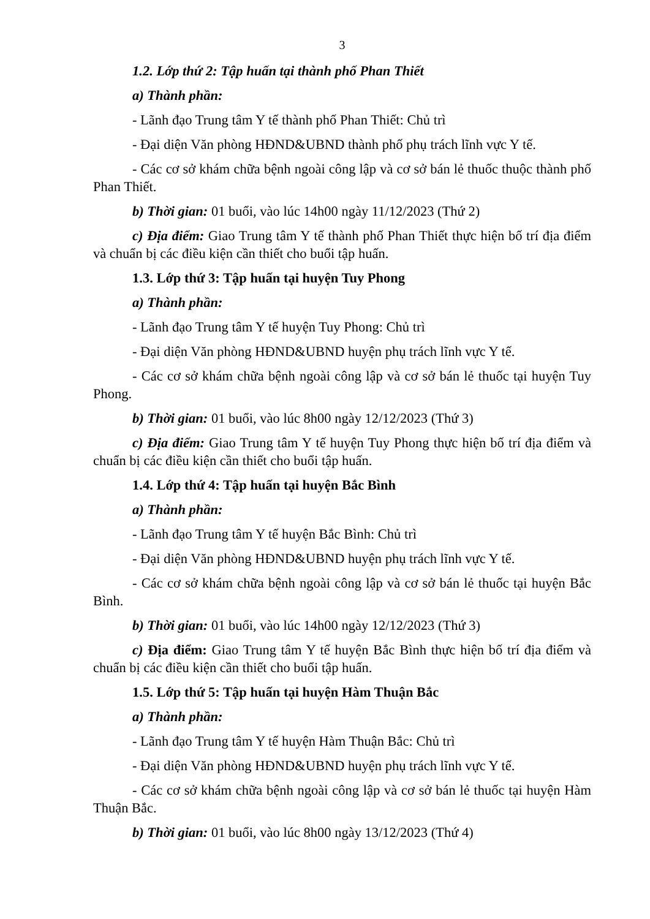3
1.2. Lớp thứ 2: Tập huấn tại thành phố Phan Thiết
a) Thành phần:
- Lãnh đạo Trung tâm Y tế thành phố Phan Thiết: Chủ trì
- Đại diện Văn phòng HĐND&UBND thành phố phụ trách lĩnh vực Y tế.
- Các cơ sở khám chữa bệnh ngoài công lập và cơ sở bán lẻ thuốc thuộc thành phố Phan Thiết.
b) Thời gian: 01 buổi, vào lúc 14h00 ngày 11/12/2023 (Thứ 2)
c) Địa điểm: Giao Trung tâm Y tế thành phố Phan Thiết thực hiện bố trí địa điểm và chuẩn bị các điều kiện cần thiết cho buổi tập huấn.
1.3. Lớp thứ 3: Tập huấn tại huyện Tuy Phong
a) Thành phần:
- Lãnh đạo Trung tâm Y tế huyện Tuy Phong: Chủ trì
- Đại diện Văn phòng HĐND&UBND huyện phụ trách lĩnh vực Y tế.
- Các cơ sở khám chữa bệnh ngoài công lập và cơ sở bán lẻ thuốc tại huyện Tuy Phong.
b) Thời gian: 01 buổi, vào lúc 8h00 ngày 12/12/2023 (Thứ 3)
c) Địa điểm: Giao Trung tâm Y tế huyện Tuy Phong thực hiện bố trí địa điểm và chuẩn bị các điều kiện cần thiết cho buổi tập huấn.
1.4. Lớp thứ 4: Tập huấn tại huyện Bắc Bình
a) Thành phần:
- Lãnh đạo Trung tâm Y tế huyện Bắc Bình: Chủ trì
- Đại diện Văn phòng HĐND&UBND huyện phụ trách lĩnh vực Y tế.
- Các cơ sở khám chữa bệnh ngoài công lập và cơ sở bán lẻ thuốc tại huyện Bắc Bình.
b) Thời gian: 01 buổi, vào lúc 14h00 ngày 12/12/2023 (Thứ 3)
c) Địa điểm: Giao Trung tâm Y tế huyện Bắc Bình thực hiện bố trí địa điểm và chuẩn bị các điều kiện cần thiết cho buổi tập huấn.
1.5. Lớp thứ 5: Tập huấn tại huyện Hàm Thuận Bắc
a) Thành phần:
- Lãnh đạo Trung tâm Y tế huyện Hàm Thuận Bắc: Chủ trì
- Đại diện Văn phòng HĐND&UBND huyện phụ trách lĩnh vực Y tế.
- Các cơ sở khám chữa bệnh ngoài công lập và cơ sở bán lẻ thuốc tại huyện Hàm Thuận Bắc.
b) Thời gian: 01 buổi, vào lúc 8h00 ngày 13/12/2023 (Thứ 4)